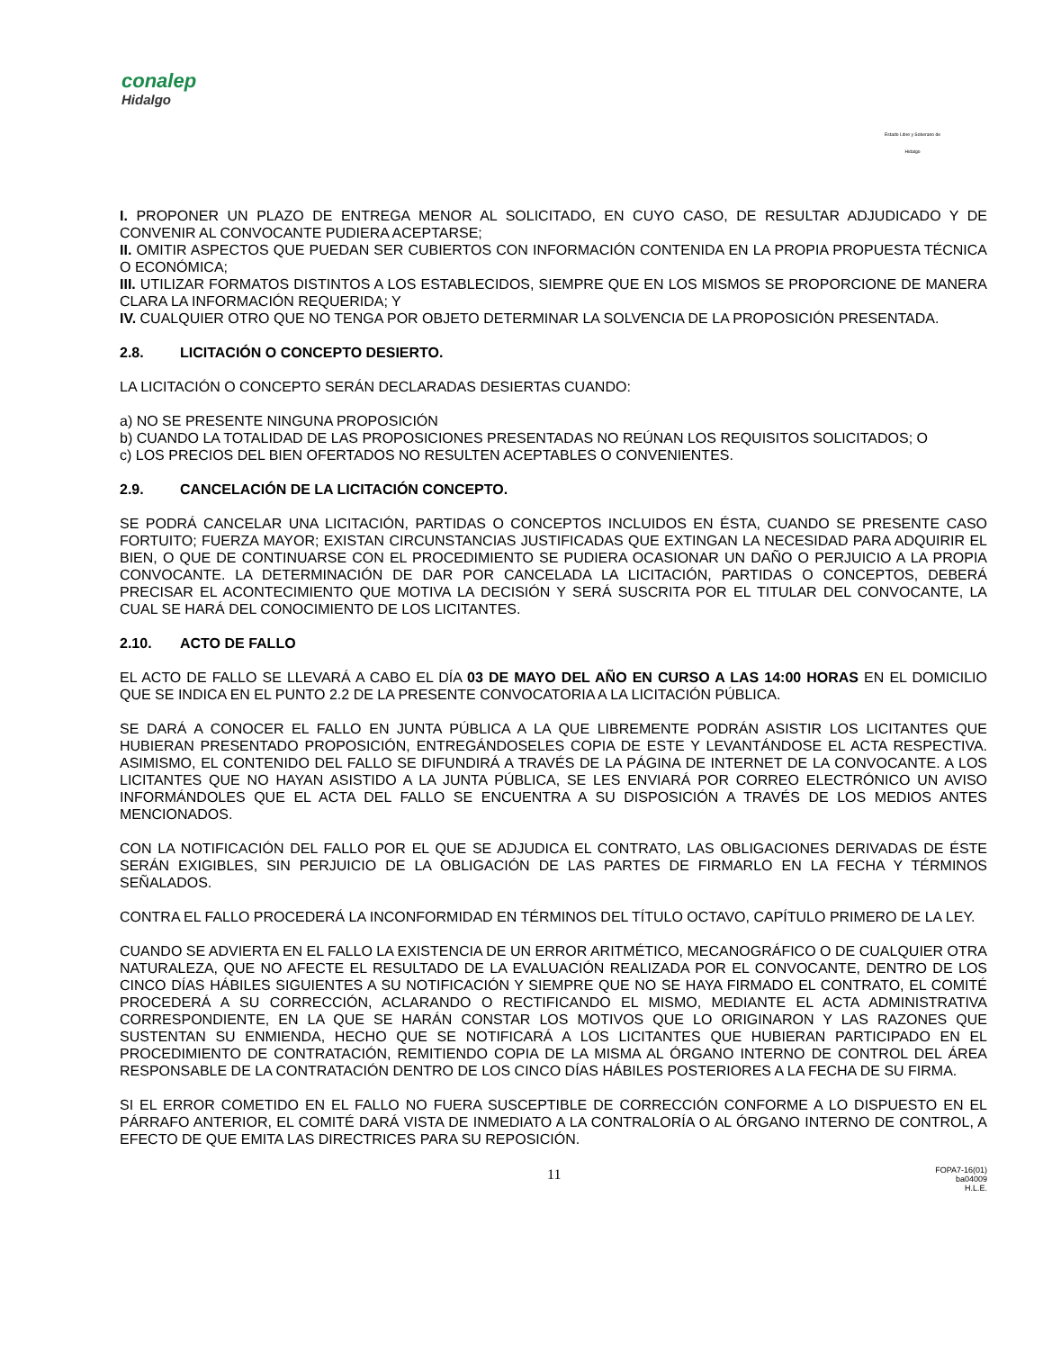conalep
Hidalgo
Estado Libre y Soberano de Hidalgo
I. PROPONER UN PLAZO DE ENTREGA MENOR AL SOLICITADO, EN CUYO CASO, DE RESULTAR ADJUDICADO Y DE CONVENIR AL CONVOCANTE PUDIERA ACEPTARSE;
II. OMITIR ASPECTOS QUE PUEDAN SER CUBIERTOS CON INFORMACIÓN CONTENIDA EN LA PROPIA PROPUESTA TÉCNICA O ECONÓMICA;
III. UTILIZAR FORMATOS DISTINTOS A LOS ESTABLECIDOS, SIEMPRE QUE EN LOS MISMOS SE PROPORCIONE DE MANERA CLARA LA INFORMACIÓN REQUERIDA; Y
IV. CUALQUIER OTRO QUE NO TENGA POR OBJETO DETERMINAR LA SOLVENCIA DE LA PROPOSICIÓN PRESENTADA.
2.8. LICITACIÓN O CONCEPTO DESIERTO.
LA LICITACIÓN O CONCEPTO SERÁN DECLARADAS DESIERTAS CUANDO:
a) NO SE PRESENTE NINGUNA PROPOSICIÓN
b) CUANDO LA TOTALIDAD DE LAS PROPOSICIONES PRESENTADAS NO REÚNAN LOS REQUISITOS SOLICITADOS; O
c) LOS PRECIOS DEL BIEN OFERTADOS NO RESULTEN ACEPTABLES O CONVENIENTES.
2.9. CANCELACIÓN DE LA LICITACIÓN CONCEPTO.
SE PODRÁ CANCELAR UNA LICITACIÓN, PARTIDAS O CONCEPTOS INCLUIDOS EN ÉSTA, CUANDO SE PRESENTE CASO FORTUITO; FUERZA MAYOR; EXISTAN CIRCUNSTANCIAS JUSTIFICADAS QUE EXTINGAN LA NECESIDAD PARA ADQUIRIR EL BIEN, O QUE DE CONTINUARSE CON EL PROCEDIMIENTO SE PUDIERA OCASIONAR UN DAÑO O PERJUICIO A LA PROPIA CONVOCANTE. LA DETERMINACIÓN DE DAR POR CANCELADA LA LICITACIÓN, PARTIDAS O CONCEPTOS, DEBERÁ PRECISAR EL ACONTECIMIENTO QUE MOTIVA LA DECISIÓN Y SERÁ SUSCRITA POR EL TITULAR DEL CONVOCANTE, LA CUAL SE HARÁ DEL CONOCIMIENTO DE LOS LICITANTES.
2.10. ACTO DE FALLO
EL ACTO DE FALLO SE LLEVARÁ A CABO EL DÍA 03 DE MAYO DEL AÑO EN CURSO A LAS 14:00 HORAS EN EL DOMICILIO QUE SE INDICA EN EL PUNTO 2.2 DE LA PRESENTE CONVOCATORIA A LA LICITACIÓN PÚBLICA.
SE DARÁ A CONOCER EL FALLO EN JUNTA PÚBLICA A LA QUE LIBREMENTE PODRÁN ASISTIR LOS LICITANTES QUE HUBIERAN PRESENTADO PROPOSICIÓN, ENTREGÁNDOSELES COPIA DE ESTE Y LEVANTÁNDOSE EL ACTA RESPECTIVA. ASIMISMO, EL CONTENIDO DEL FALLO SE DIFUNDIRÁ A TRAVÉS DE LA PÁGINA DE INTERNET DE LA CONVOCANTE. A LOS LICITANTES QUE NO HAYAN ASISTIDO A LA JUNTA PÚBLICA, SE LES ENVIARÁ POR CORREO ELECTRÓNICO UN AVISO INFORMÁNDOLES QUE EL ACTA DEL FALLO SE ENCUENTRA A SU DISPOSICIÓN A TRAVÉS DE LOS MEDIOS ANTES MENCIONADOS.
CON LA NOTIFICACIÓN DEL FALLO POR EL QUE SE ADJUDICA EL CONTRATO, LAS OBLIGACIONES DERIVADAS DE ÉSTE SERÁN EXIGIBLES, SIN PERJUICIO DE LA OBLIGACIÓN DE LAS PARTES DE FIRMARLO EN LA FECHA Y TÉRMINOS SEÑALADOS.
CONTRA EL FALLO PROCEDERÁ LA INCONFORMIDAD EN TÉRMINOS DEL TÍTULO OCTAVO, CAPÍTULO PRIMERO DE LA LEY.
CUANDO SE ADVIERTA EN EL FALLO LA EXISTENCIA DE UN ERROR ARITMÉTICO, MECANOGRÁFICO O DE CUALQUIER OTRA NATURALEZA, QUE NO AFECTE EL RESULTADO DE LA EVALUACIÓN REALIZADA POR EL CONVOCANTE, DENTRO DE LOS CINCO DÍAS HÁBILES SIGUIENTES A SU NOTIFICACIÓN Y SIEMPRE QUE NO SE HAYA FIRMADO EL CONTRATO, EL COMITÉ PROCEDERÁ A SU CORRECCIÓN, ACLARANDO O RECTIFICANDO EL MISMO, MEDIANTE EL ACTA ADMINISTRATIVA CORRESPONDIENTE, EN LA QUE SE HARÁN CONSTAR LOS MOTIVOS QUE LO ORIGINARON Y LAS RAZONES QUE SUSTENTAN SU ENMIENDA, HECHO QUE SE NOTIFICARÁ A LOS LICITANTES QUE HUBIERAN PARTICIPADO EN EL PROCEDIMIENTO DE CONTRATACIÓN, REMITIENDO COPIA DE LA MISMA AL ÓRGANO INTERNO DE CONTROL DEL ÁREA RESPONSABLE DE LA CONTRATACIÓN DENTRO DE LOS CINCO DÍAS HÁBILES POSTERIORES A LA FECHA DE SU FIRMA.
SI EL ERROR COMETIDO EN EL FALLO NO FUERA SUSCEPTIBLE DE CORRECCIÓN CONFORME A LO DISPUESTO EN EL PÁRRAFO ANTERIOR, EL COMITÉ DARÁ VISTA DE INMEDIATO A LA CONTRALORÍA O AL ÓRGANO INTERNO DE CONTROL, A EFECTO DE QUE EMITA LAS DIRECTRICES PARA SU REPOSICIÓN.
11
FOPA7-16(01)
ba04009
H.L.E.